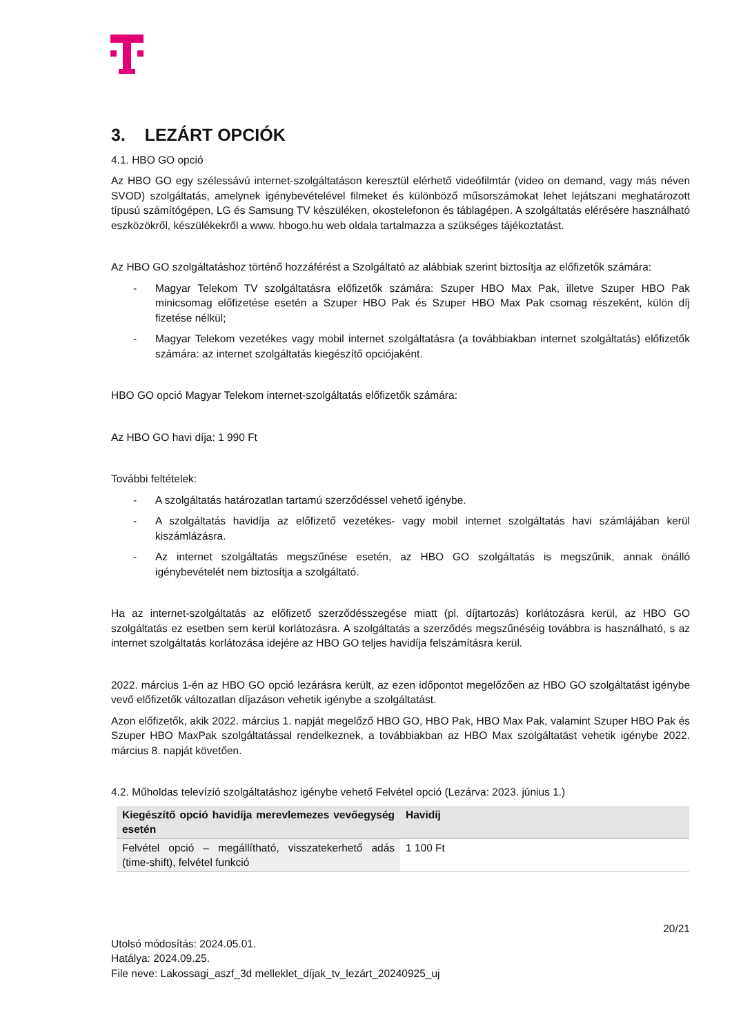3. LEZÁRT OPCIÓK
4.1. HBO GO opció
Az HBO GO egy szélessávú internet-szolgáltatáson keresztül elérhető videófilmtár (video on demand, vagy más néven SVOD) szolgáltatás, amelynek igénybevételével filmeket és különböző műsorszámokat lehet lejátszani meghatározott típusú számítógépen, LG és Samsung TV készüléken, okostelefonon és táblagépen. A szolgáltatás elérésére használható eszközökről, készülékekről a www. hbogo.hu web oldala tartalmazza a szükséges tájékoztatást.
Az HBO GO szolgáltatáshoz történő hozzáférést a Szolgáltató az alábbiak szerint biztosítja az előfizetők számára:
- Magyar Telekom TV szolgáltatásra előfizetők számára: Szuper HBO Max Pak, illetve Szuper HBO Pak minicsomag előfizetése esetén a Szuper HBO Pak és Szuper HBO Max Pak csomag részeként, külön díj fizetése nélkül;
- Magyar Telekom vezetékes vagy mobil internet szolgáltatásra (a továbbiakban internet szolgáltatás) előfizetők számára: az internet szolgáltatás kiegészítő opciójaként.
HBO GO opció Magyar Telekom internet-szolgáltatás előfizetők számára:
Az HBO GO havi díja: 1 990 Ft
További feltételek:
- A szolgáltatás határozatlan tartamú szerződéssel vehető igénybe.
- A szolgáltatás havidíja az előfizető vezetékes- vagy mobil internet szolgáltatás havi számlájában kerül kiszámlázásra.
- Az internet szolgáltatás megszűnése esetén, az HBO GO szolgáltatás is megszűnik, annak önálló igénybevételét nem biztosítja a szolgáltató.
Ha az internet-szolgáltatás az előfizető szerződésszegése miatt (pl. díjtartozás) korlátozásra kerül, az HBO GO szolgáltatás ez esetben sem kerül korlátozásra. A szolgáltatás a szerződés megszűnéséig továbbra is használható, s az internet szolgáltatás korlátozása idejére az HBO GO teljes havidíja felszámításra kerül.
2022. március 1-én az HBO GO opció lezárásra került, az ezen időpontot megelőzően az HBO GO szolgáltatást igénybe vevő előfizetők változatlan díjazáson vehetik igénybe a szolgáltatást.
Azon előfizetők, akik 2022. március 1. napját megelőző HBO GO, HBO Pak, HBO Max Pak, valamint Szuper HBO Pak és Szuper HBO MaxPak szolgáltatással rendelkeznek, a továbbiakban az HBO Max szolgáltatást vehetik igénybe 2022. március 8. napját követően.
4.2. Műholdas televízió szolgáltatáshoz igénybe vehető Felvétel opció (Lezárva: 2023. június 1.)
| Kiegészítő opció havidíja merevlemezes vevőegység esetén | Havidíj |
| --- | --- |
| Felvétel opció – megállítható, visszatekerhető adás (time-shift), felvétel funkció | 1 100 Ft |
20/21
Utolsó módosítás: 2024.05.01.
Hatálya: 2024.09.25.
File neve: Lakossagi_aszf_3d melleklet_díjak_tv_lezárt_20240925_uj